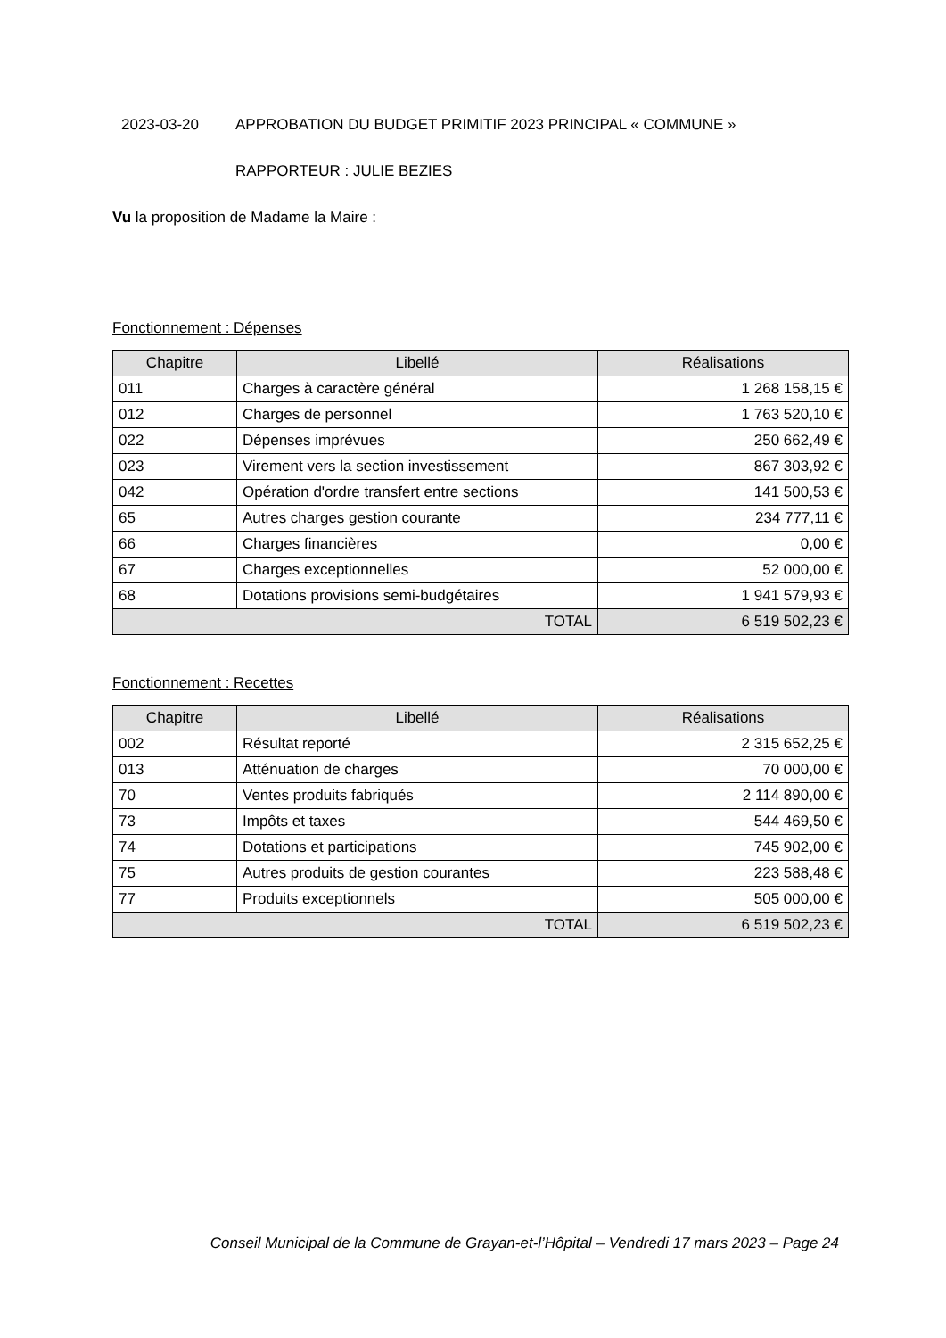2023-03-20 APPROBATION DU BUDGET PRIMITIF 2023 PRINCIPAL « COMMUNE »
RAPPORTEUR : JULIE BEZIES
Vu la proposition de Madame la Maire :
Fonctionnement : Dépenses
| Chapitre | Libellé | Réalisations |
| --- | --- | --- |
| 011 | Charges à caractère général | 1 268 158,15 € |
| 012 | Charges de personnel | 1 763 520,10 € |
| 022 | Dépenses imprévues | 250 662,49 € |
| 023 | Virement vers la section investissement | 867 303,92 € |
| 042 | Opération d'ordre transfert entre sections | 141 500,53 € |
| 65 | Autres charges gestion courante | 234 777,11 € |
| 66 | Charges financières | 0,00 € |
| 67 | Charges exceptionnelles | 52 000,00 € |
| 68 | Dotations provisions semi-budgétaires | 1 941 579,93 € |
| TOTAL | | 6 519 502,23 € |
Fonctionnement : Recettes
| Chapitre | Libellé | Réalisations |
| --- | --- | --- |
| 002 | Résultat reporté | 2 315 652,25 € |
| 013 | Atténuation de charges | 70 000,00 € |
| 70 | Ventes produits fabriqués | 2 114 890,00 € |
| 73 | Impôts et taxes | 544 469,50 € |
| 74 | Dotations et participations | 745 902,00 € |
| 75 | Autres produits de gestion courantes | 223 588,48 € |
| 77 | Produits exceptionnels | 505 000,00 € |
| TOTAL | | 6 519 502,23 € |
Conseil Municipal de la Commune de Grayan-et-l’Hôpital – Vendredi 17 mars 2023 – Page 24